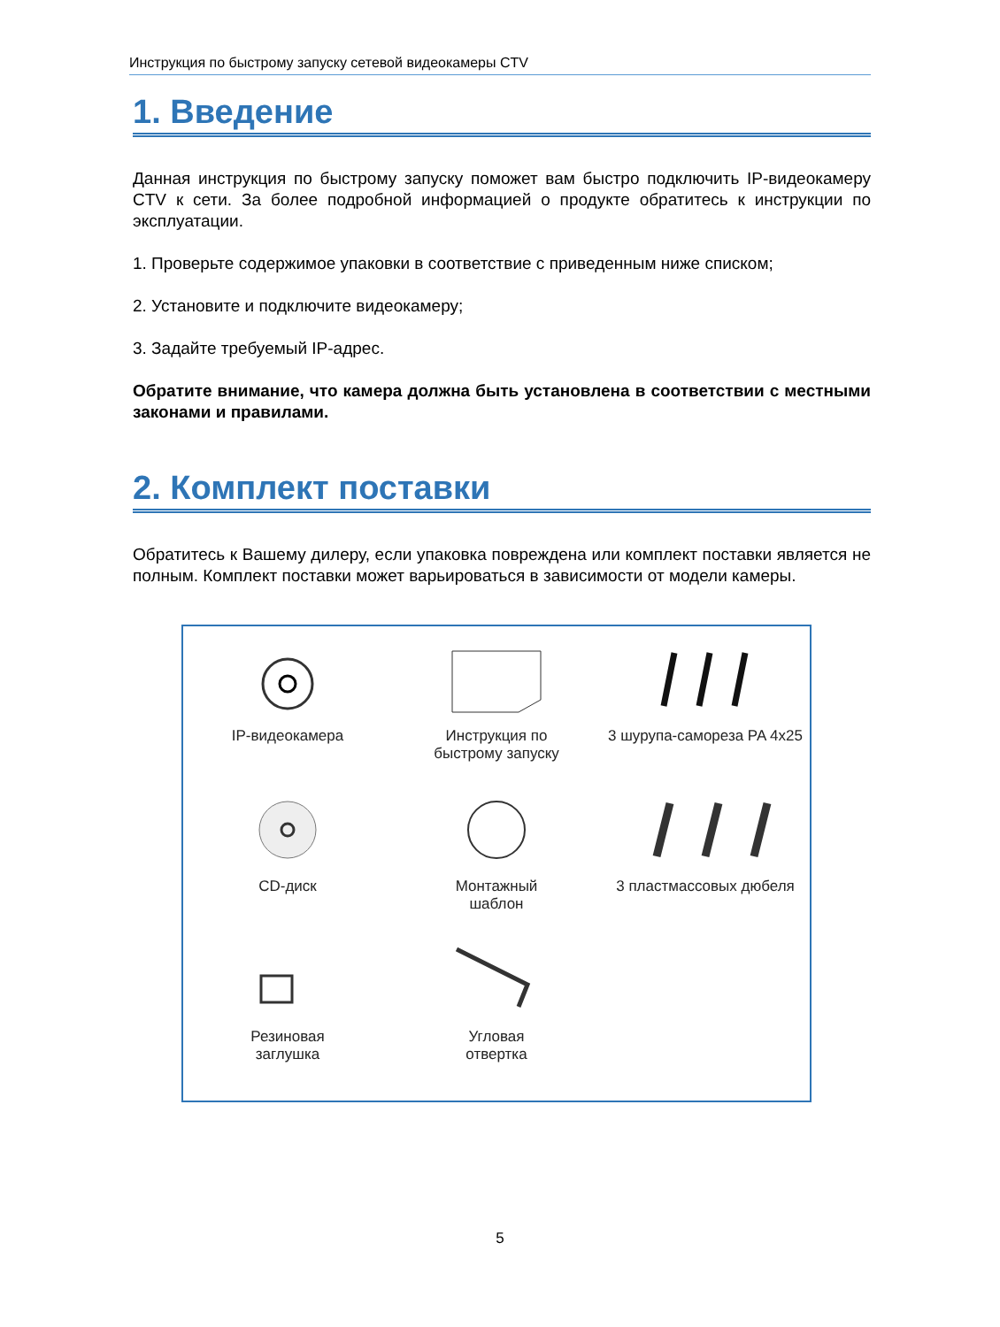Инструкция по быстрому запуску сетевой видеокамеры CTV
1. Введение
Данная инструкция по быстрому запуску поможет вам быстро подключить IP-видеокамеру CTV к сети. За более подробной информацией о продукте обратитесь к инструкции по эксплуатации.
1. Проверьте содержимое упаковки в соответствие с приведенным ниже списком;
2. Установите и подключите видеокамеру;
3. Задайте требуемый IP-адрес.
Обратите внимание, что камера должна быть установлена в соответствии с местными законами и правилами.
2. Комплект поставки
Обратитесь к Вашему дилеру, если упаковка повреждена или комплект поставки является не полным. Комплект поставки может варьироваться в зависимости от модели камеры.
IP-видеокамера
Инструкция по
быстрому запуску
3 шурупа-самореза PA 4x25
CD-диск
Монтажный
шаблон
3 пластмассовых дюбеля
Резиновая
заглушка
Угловая
отвертка
5